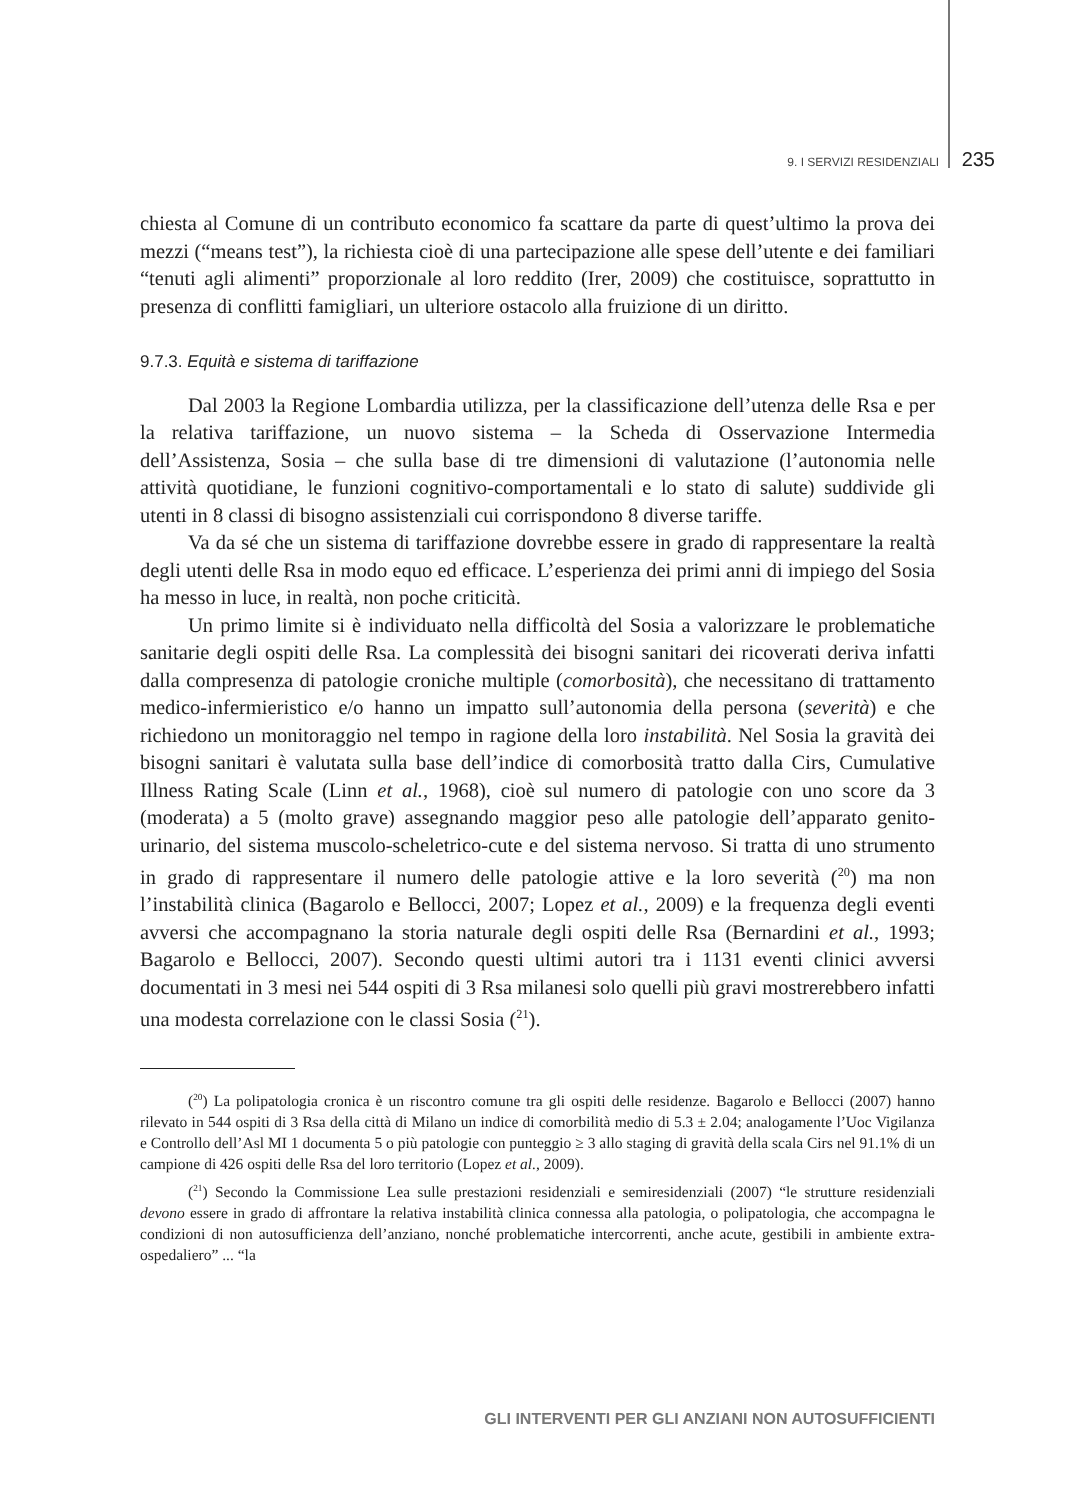9. I SERVIZI RESIDENZIALI 235
chiesta al Comune di un contributo economico fa scattare da parte di quest’ultimo la prova dei mezzi (“means test”), la richiesta cioè di una partecipazione alle spese dell’utente e dei familiari “tenuti agli alimenti” proporzionale al loro reddito (Irer, 2009) che costituisce, soprattutto in presenza di conflitti famigliari, un ulteriore ostacolo alla fruizione di un diritto.
9.7.3. Equità e sistema di tariffazione
Dal 2003 la Regione Lombardia utilizza, per la classificazione dell’utenza delle Rsa e per la relativa tariffazione, un nuovo sistema – la Scheda di Osservazione Intermedia dell’Assistenza, Sosia – che sulla base di tre dimensioni di valutazione (l’autonomia nelle attività quotidiane, le funzioni cognitivo-comportamentali e lo stato di salute) suddivide gli utenti in 8 classi di bisogno assistenziali cui corrispondono 8 diverse tariffe.
Va da sé che un sistema di tariffazione dovrebbe essere in grado di rappresentare la realtà degli utenti delle Rsa in modo equo ed efficace. L’esperienza dei primi anni di impiego del Sosia ha messo in luce, in realtà, non poche criticità.
Un primo limite si è individuato nella difficoltà del Sosia a valorizzare le problematiche sanitarie degli ospiti delle Rsa. La complessità dei bisogni sanitari dei ricoverati deriva infatti dalla compresenza di patologie croniche multiple (comorbosità), che necessitano di trattamento medico-infermieristico e/o hanno un impatto sull’autonomia della persona (severità) e che richiedono un monitoraggio nel tempo in ragione della loro instabilità. Nel Sosia la gravità dei bisogni sanitari è valutata sulla base dell’indice di comorbosità tratto dalla Cirs, Cumulative Illness Rating Scale (Linn et al., 1968), cioè sul numero di patologie con uno score da 3 (moderata) a 5 (molto grave) assegnando maggior peso alle patologie dell’apparato genito-urinario, del sistema muscolo-scheletrico-cute e del sistema nervoso. Si tratta di uno strumento in grado di rappresentare il numero delle patologie attive e la loro severità (<sup>20</sup>) ma non l’instabilità clinica (Bagarolo e Bellocci, 2007; Lopez et al., 2009) e la frequenza degli eventi avversi che accompagnano la storia naturale degli ospiti delle Rsa (Bernardini et al., 1993; Bagarolo e Bellocci, 2007). Secondo questi ultimi autori tra i 1131 eventi clinici avversi documentati in 3 mesi nei 544 ospiti di 3 Rsa milanesi solo quelli più gravi mostrerebbero infatti una modesta correlazione con le classi Sosia (<sup>21</sup>).
(<sup>20</sup>) La polipatologia cronica è un riscontro comune tra gli ospiti delle residenze. Bagarolo e Bellocci (2007) hanno rilevato in 544 ospiti di 3 Rsa della città di Milano un indice di comorbilità medio di 5.3 ± 2.04; analogamente l’Uoc Vigilanza e Controllo dell’Asl MI 1 documenta 5 o più patologie con punteggio ≥ 3 allo staging di gravità della scala Cirs nel 91.1% di un campione di 426 ospiti delle Rsa del loro territorio (Lopez et al., 2009).
(<sup>21</sup>) Secondo la Commissione Lea sulle prestazioni residenziali e semiresidenziali (2007) “le strutture residenziali devono essere in grado di affrontare la relativa instabilità clinica connessa alla patologia, o polipatologia, che accompagna le condizioni di non autosufficienza dell’anziano, nonché problematiche intercorrenti, anche acute, gestibili in ambiente extra-ospedaliero” ... “la
GLI INTERVENTI PER GLI ANZIANI NON AUTOSUFFICIENTI